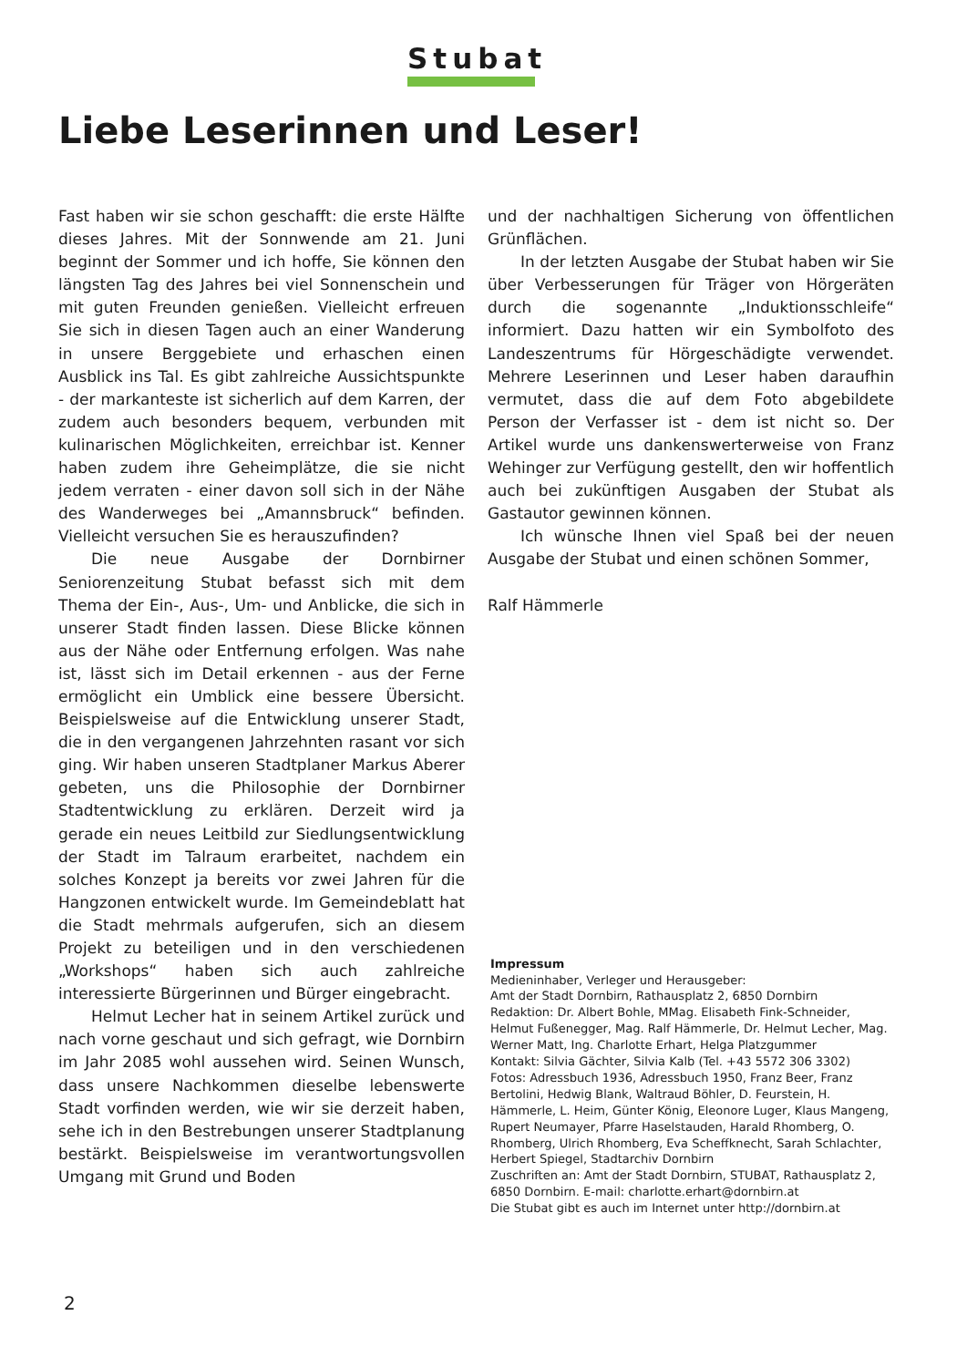Stubat
Liebe Leserinnen und Leser!
Fast haben wir sie schon geschafft: die erste Hälfte dieses Jahres. Mit der Sonnwende am 21. Juni beginnt der Sommer und ich hoffe, Sie können den längsten Tag des Jahres bei viel Sonnenschein und mit guten Freunden genießen. Vielleicht erfreuen Sie sich in diesen Tagen auch an einer Wanderung in unsere Berggebiete und erhaschen einen Ausblick ins Tal. Es gibt zahlreiche Aussichtspunkte - der markanteste ist sicherlich auf dem Karren, der zudem auch besonders bequem, verbunden mit kulinarischen Möglichkeiten, erreichbar ist. Kenner haben zudem ihre Geheimplätze, die sie nicht jedem verraten - einer davon soll sich in der Nähe des Wanderweges bei „Amannsbruck“ befinden. Vielleicht versuchen Sie es herauszufinden?
Die neue Ausgabe der Dornbirner Seniorenzeitung Stubat befasst sich mit dem Thema der Ein-, Aus-, Um- und Anblicke, die sich in unserer Stadt finden lassen. Diese Blicke können aus der Nähe oder Entfernung erfolgen. Was nahe ist, lässt sich im Detail erkennen - aus der Ferne ermöglicht ein Umblick eine bessere Übersicht. Beispielsweise auf die Entwicklung unserer Stadt, die in den vergangenen Jahrzehnten rasant vor sich ging. Wir haben unseren Stadtplaner Markus Aberer gebeten, uns die Philosophie der Dornbirner Stadtentwicklung zu erklären. Derzeit wird ja gerade ein neues Leitbild zur Siedlungsentwicklung der Stadt im Talraum erarbeitet, nachdem ein solches Konzept ja bereits vor zwei Jahren für die Hangzonen entwickelt wurde. Im Gemeindeblatt hat die Stadt mehrmals aufgerufen, sich an diesem Projekt zu beteiligen und in den verschiedenen „Workshops“ haben sich auch zahlreiche interessierte Bürgerinnen und Bürger eingebracht.
Helmut Lecher hat in seinem Artikel zurück und nach vorne geschaut und sich gefragt, wie Dornbirn im Jahr 2085 wohl aussehen wird. Seinen Wunsch, dass unsere Nachkommen dieselbe lebenswerte Stadt vorfinden werden, wie wir sie derzeit haben, sehe ich in den Bestrebungen unserer Stadtplanung bestärkt. Beispielsweise im verantwortungsvollen Umgang mit Grund und Boden
und der nachhaltigen Sicherung von öffentlichen Grünflächen.
In der letzten Ausgabe der Stubat haben wir Sie über Verbesserungen für Träger von Hörgeräten durch die sogenannte „Induktionsschleife“ informiert. Dazu hatten wir ein Symbolfoto des Landeszentrums für Hörgeschädigte verwendet. Mehrere Leserinnen und Leser haben daraufhin vermutet, dass die auf dem Foto abgebildete Person der Verfasser ist - dem ist nicht so. Der Artikel wurde uns dankenswerterweise von Franz Wehinger zur Verfügung gestellt, den wir hoffentlich auch bei zukünftigen Ausgaben der Stubat als Gastautor gewinnen können.
Ich wünsche Ihnen viel Spaß bei der neuen Ausgabe der Stubat und einen schönen Sommer,
Ralf Hämmerle
Impressum
Medieninhaber, Verleger und Herausgeber:
Amt der Stadt Dornbirn, Rathausplatz 2, 6850 Dornbirn
Redaktion: Dr. Albert Bohle, MMag. Elisabeth Fink-Schneider, Helmut Fußenegger, Mag. Ralf Hämmerle, Dr. Helmut Lecher, Mag. Werner Matt, Ing. Charlotte Erhart, Helga Platzgummer
Kontakt: Silvia Gächter, Silvia Kalb (Tel. +43 5572 306 3302)
Fotos: Adressbuch 1936, Adressbuch 1950, Franz Beer, Franz Bertolini, Hedwig Blank, Waltraud Böhler, D. Feurstein, H. Hämmerle, L. Heim, Günter König, Eleonore Luger, Klaus Mangeng, Rupert Neumayer, Pfarre Haselstauden, Harald Rhomberg, O. Rhomberg, Ulrich Rhomberg, Eva Scheffknecht, Sarah Schlachter, Herbert Spiegel, Stadtarchiv Dornbirn
Zuschriften an: Amt der Stadt Dornbirn, STUBAT, Rathausplatz 2, 6850 Dornbirn. E-mail: charlotte.erhart@dornbirn.at
Die Stubat gibt es auch im Internet unter http://dornbirn.at
2